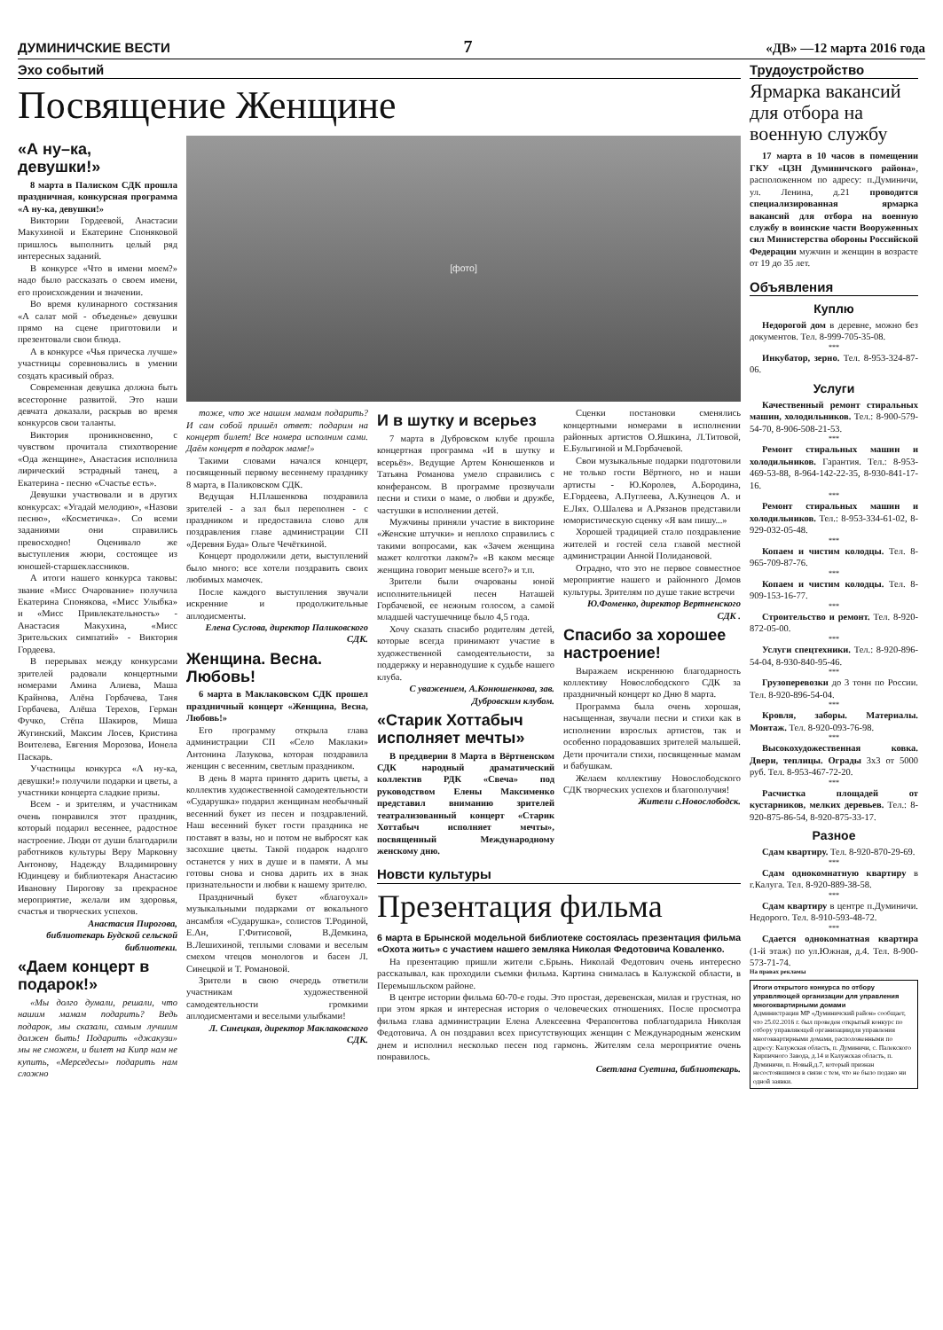ДУМИНИЧСКИЕ ВЕСТИ 7 «ДВ» —12 марта 2016 года
Эхо событий
Посвящение Женщине
«А ну–ка, девушки!»
8 марта в Палиском СДК прошла праздничная, конкурсная программа «А ну-ка, девушки!»
Виктории Гордеевой, Анастасии Макухиной и Екатерине Споняковой пришлось выполнить целый ряд интересных заданий.
В конкурсе «Что в имени моем?» надо было рассказать о своем имени, его происхождении и значении.
Во время кулинарного состязания «А салат мой - объеденье» девушки прямо на сцене приготовили и презентовали свои блюда.
А в конкурсе «Чья прическа лучше» участницы соревновались в умении создать красивый образ.
Современная девушка должна быть всесторонне развитой. Это наши девчата доказали, раскрыв во время конкурсов свои таланты.
Виктория проникновенно, с чувством прочитала стихотворение «Ода женщине», Анастасия исполнила лирический эстрадный танец, а Екатерина - песню «Счастье есть».
Девушки участвовали и в других конкурсах: «Угадай мелодию», «Назови песню», «Косметичка». Со всеми заданиями они справились превосходно! Оценивало же выступления жюри, состоящее из юношей-старшеклассников.
А итоги нашего конкурса таковы: звание «Мисс Очарование» получила Екатерина Спонякова, «Мисс Улыбка» и «Мисс Привлекательность» - Анастасия Макухина, «Мисс Зрительских симпатий» - Виктория Гордеева.
В перерывах между конкурсами зрителей радовали концертными номерами Амина Алиева, Маша Крайнова, Алёна Горбачева, Таня Горбачева, Алёша Терехов, Герман Фучко, Стёпа Шакиров, Миша Жугинский, Максим Лосев, Кристина Воителева, Евгения Морозова, Ионела Паскарь.
Участницы конкурса «А ну-ка, девушки!» получили подарки и цветы, а участники концерта сладкие призы.
Всем - и зрителям, и участникам очень понравился этот праздник, который подарил весеннее, радостное настроение. Люди от души благодарили работников культуры Веру Марковну Антонову, Надежду Владимировну Юдинцеву и библиотекаря Анастасию Ивановну Пирогову за прекрасное мероприятие, желали им здоровья, счастья и творческих успехов.
Анастасия Пирогова, библиотекарь Будской сельской библиотеки.
«Даем концерт в подарок!»
«Мы долго думали, решали, что нашим мамам подарить? Ведь подарок, мы сказали, самым лучшим должен быть! Подарить «джакузи» мы не сможем, и билет на Кипр нам не купить, «Мерседесы» подарить нам сложно
[фото]
тоже, что же нашим мамам подарить? И сам собой пришёл ответ: подарим на концерт билет! Все номера исполним сами. Даём концерт в подарок маме!»
Такими словами начался концерт, посвященный первому весеннему празднику 8 марта, в Паликовском СДК.
Ведущая Н.Плашенкова поздравила зрителей - а зал был переполнен - с праздником и предоставила слово для поздравления главе администрации СП «Деревня Буда» Ольге Чечёткиной.
Концерт продолжили дети, выступлений было много: все хотели поздравить своих любимых мамочек.
После каждого выступления звучали искренние и продолжительные аплодисменты.
Елена Суслова, директор Паликовского СДК.
Женщина. Весна. Любовь!
6 марта в Маклаковском СДК прошел праздничный концерт «Женщина, Весна, Любовь!»
Его программу открыла глава администрации СП «Село Маклаки» Антонина Лазукова, которая поздравила женщин с весенним, светлым праздником.
В день 8 марта принято дарить цветы, а коллектив художественной самодеятельности «Сударушка» подарил женщинам необычный весенний букет из песен и поздравлений. Наш весенний букет гости праздника не поставят в вазы, но и потом не выбросят как засохшие цветы. Такой подарок надолго останется у них в душе и в памяти. А мы готовы снова и снова дарить их в знак признательности и любви к нашему зрителю.
Праздничный букет «благоухал» музыкальными подарками от вокального ансамбля «Сударушка», солистов Т.Родиной, Е.Ан, Г.Фитисовой, В.Демкина, В.Лешихиной, теплыми словами и веселым смехом чтецов монологов и басен Л. Синецкой и Т. Романовой.
Зрители в свою очередь ответили участникам художественной самодеятельности громкими аплодисментами и веселыми улыбками!
Л. Синецкая, директор Маклаковского СДК.
И в шутку и всерьез
7 марта в Дубровском клубе прошла концертная программа «И в шутку и всерьёз». Ведущие Артем Конюшенков и Татьяна Романова умело справились с конферансом. В программе прозвучали песни и стихи о маме, о любви и дружбе, частушки в исполнении детей.
Мужчины приняли участие в викторине «Женские штучки» и неплохо справились с такими вопросами, как «Зачем женщина мажет колготки лаком?» «В каком месяце женщина говорит меньше всего?» и т.п.
Зрители были очарованы юной исполнительницей песен Наташей Горбачевой, ее нежным голосом, а самой младшей частушечнице было 4,5 года.
Хочу сказать спасибо родителям детей, которые всегда принимают участие в художественной самодеятельности, за поддержку и неравнодушие к судьбе нашего клуба.
С уважением, А.Конюшенкова, зав. Дубровским клубом.
«Старик Хоттабыч исполняет мечты»
В преддверии 8 Марта в Вёртненском СДК народный драматический коллектив РДК «Свеча» под руководством Елены Максименко представил вниманию зрителей театрализованный концерт «Старик Хоттабыч исполняет мечты», посвященный Международному женскому дню.
Сценки постановки сменялись концертными номерами в исполнении районных артистов О.Яшкина, Л.Титовой, Е.Булыгиной и М.Горбачевой.
Свои музыкальные подарки подготовили не только гости Вёртного, но и наши артисты - Ю.Королев, А.Бородина, Е.Гордеева, А.Пуглеева, А.Кузнецов А. и Е.Лях. О.Шалева и А.Рязанов представили юмористическую сценку «Я вам пишу...»
Хорошей традицией стало поздравление жителей и гостей села главой местной администрации Анной Полидановой.
Отрадно, что это не первое совместное мероприятие нашего и районного Домов культуры. Зрителям по душе такие встречи
Ю.Фоменко, директор Вертненского СДК .
Спасибо за хорошее настроение!
Выражаем искреннюю благодарность коллективу Новослободского СДК за праздничный концерт ко Дню 8 марта.
Программа была очень хорошая, насыщенная, звучали песни и стихи как в исполнении взрослых артистов, так и особенно порадовавших зрителей малышей. Дети прочитали стихи, посвященные мамам и бабушкам.
Желаем коллективу Новослободского СДК творческих успехов и благополучия!
Жители с.Новослободск.
Новсти культуры
Презентация фильма
6 марта в Брынской модельной библиотеке состоялась презентация фильма «Охота жить» с участием нашего земляка Николая Федотовича Коваленко.
На презентацию пришли жители с.Брынь. Николай Федотович очень интересно рассказывал, как проходили съемки фильма. Картина снималась в Калужской области, в Перемышльском районе.
В центре истории фильма 60-70-е годы. Это простая, деревенская, милая и грустная, но при этом яркая и интересная история о человеческих отношениях. После просмотра фильма глава администрации Елена Алексеевна Ферапонтова поблагодарила Николая Федотовича. А он поздравил всех присутствующих женщин с Международным женским днем и исполнил несколько песен под гармонь. Жителям села мероприятие очень понравилось.
Светлана Суетина, библиотекарь.
Трудоустройство
Ярмарка вакансий для отбора на военную службу
17 марта в 10 часов в помещении ГКУ «ЦЗН Думиничского района», расположенном по адресу: п.Думиничи, ул. Ленина, д.21 проводится специализированная ярмарка вакансий для отбора на военную службу в воинские части Вооруженных сил Министерства обороны Российской Федерации мужчин и женщин в возрасте от 19 до 35 лет.
Объявления
Куплю
Недорогой дом в деревне, можно без документов. Тел. 8-999-705-35-08.
***
Инкубатор, зерно. Тел. 8-953-324-87-06.
Услуги
Качественный ремонт стиральных машин, холодильников. Тел.: 8-900-579-54-70, 8-906-508-21-53.
***
Ремонт стиральных машин и холодильников. Гарантия. Тел.: 8-953-469-53-88, 8-964-142-22-35, 8-930-841-17-16.
***
Ремонт стиральных машин и холодильников. Тел.: 8-953-334-61-02, 8-929-032-05-48.
***
Копаем и чистим колодцы. Тел. 8-965-709-87-76.
***
Копаем и чистим колодцы. Тел. 8-909-153-16-77.
***
Строительство и ремонт. Тел. 8-920-872-05-00.
***
Услуги спецтехники. Тел.: 8-920-896-54-04, 8-930-840-95-46.
***
Грузоперевозки до 3 тонн по России. Тел. 8-920-896-54-04.
***
Кровля, заборы. Материалы. Монтаж. Тел. 8-920-093-76-98.
***
Высокохудожественная ковка. Двери, теплицы. Ограды 3х3 от 5000 руб. Тел. 8-953-467-72-20.
***
Расчистка площадей от кустарников, мелких деревьев. Тел.: 8-920-875-86-54, 8-920-875-33-17.
Разное
Сдам квартиру. Тел. 8-920-870-29-69.
***
Сдам однокомнатную квартиру в г.Калуга. Тел. 8-920-889-38-58.
***
Сдам квартиру в центре п.Думиничи. Недорого. Тел. 8-910-593-48-72.
***
Сдается однокомнатная квартира (1-й этаж) по ул.Южная, д.4. Тел. 8-900-573-71-74.
На правах рекламы
Итоги открытого конкурса по отбору управляющей организации для управления многоквартирными домами
Администрация МР «Думиничский район» сообщает, что 25.02.2016 г. был проведен открытый конкурс по отбору управляющей организациидля управления многоквартирными домами, расположенными по адресу: Калужская область, п. Думиничи, с. Палекского Кирпичного Завода, д.14 и Калужская область, п. Думиничи, п. Новый,д.7, который признан несостоявшимся в связи с тем, что не было подано ни одной заявки.